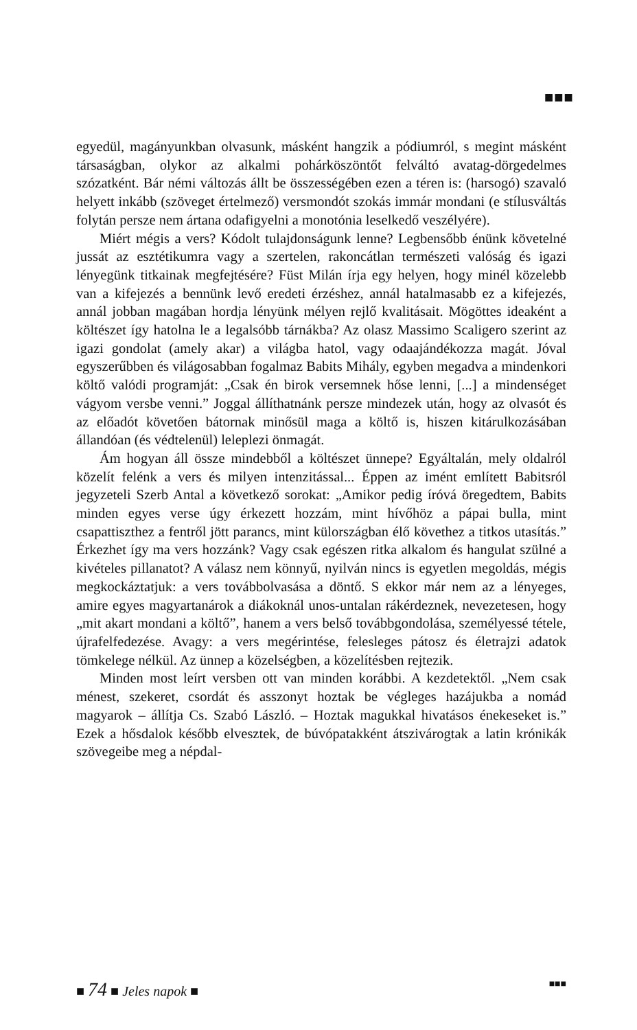■■■
egyedül, magányunkban olvasunk, másként hangzik a pódiumról, s megint másként társaságban, olykor az alkalmi pohárköszöntőt felváltó avatag-dörgedelmes szózatként. Bár némi változás állt be összességében ezen a téren is: (harsogó) szavaló helyett inkább (szöveget értelmező) versmondót szokás immár mondani (e stílusváltás folytán persze nem ártana odafigyelni a monotónia leselkedő veszélyére).
Miért mégis a vers? Kódolt tulajdonságunk lenne? Legbensőbb énünk követelné jussát az esztétikumra vagy a szertelen, rakoncátlan természeti valóság és igazi lényegünk titkainak megfejtésére? Füst Milán írja egy helyen, hogy minél közelebb van a kifejezés a bennünk levő eredeti érzéshez, annál hatalmasabb ez a kifejezés, annál jobban magában hordja lényünk mélyen rejlő kvalitásait. Mögöttes ideaként a költészet így hatolna le a legalsóbb tárnákba? Az olasz Massimo Scaligero szerint az igazi gondolat (amely akar) a világba hatol, vagy odaajándékozza magát. Jóval egyszerűbben és világosabban fogalmaz Babits Mihály, egyben megadva a mindenkori költő valódi programját: „Csak én birok versemnek hőse lenni, [...] a mindenséget vágyom versbe venni.” Joggal állíthatnánk persze mindezek után, hogy az olvasót és az előadót követően bátornak minősül maga a költő is, hiszen kitárulkozásában állandóan (és védtelenül) leleplezi önmagát.
Ám hogyan áll össze mindebből a költészet ünnepe? Egyáltalán, mely oldalról közelít felénk a vers és milyen intenzitással... Éppen az imént említett Babitsról jegyzeteli Szerb Antal a következő sorokat: „Amikor pedig íróvá öregedtem, Babits minden egyes verse úgy érkezett hozzám, mint hívőhöz a pápai bulla, mint csapattiszthez a fentről jött parancs, mint külországban élő követhez a titkos utasítás.” Érkezhet így ma vers hozzánk? Vagy csak egészen ritka alkalom és hangulat szülné a kivételes pillanatot? A válasz nem könnyű, nyilván nincs is egyetlen megoldás, mégis megkockáztatjuk: a vers továbbolvasása a döntő. S ekkor már nem az a lényeges, amire egyes magyartanárok a diákoknál unos-untalan rákérdeznek, nevezetesen, hogy „mit akart mondani a költő”, hanem a vers belső továbbgondolása, személyessé tétele, újrafelfedezése. Avagy: a vers megérintése, felesleges pátosz és életrajzi adatok tömkelege nélkül. Az ünnep a közelségben, a közelítésben rejtezik.
Minden most leírt versben ott van minden korábbi. A kezdetektől. „Nem csak ménest, szekeret, csordát és asszonyt hoztak be végleges hazájukba a nomád magyarok – állítja Cs. Szabó László. – Hoztak magukkal hivatásos énekeseket is.” Ezek a hősdalok később elvesztek, de búvópatakként átszivárogtak a latin krónikák szövegeibe meg a népdal-
■ 74 ■ Jeles napok ■ ■■■